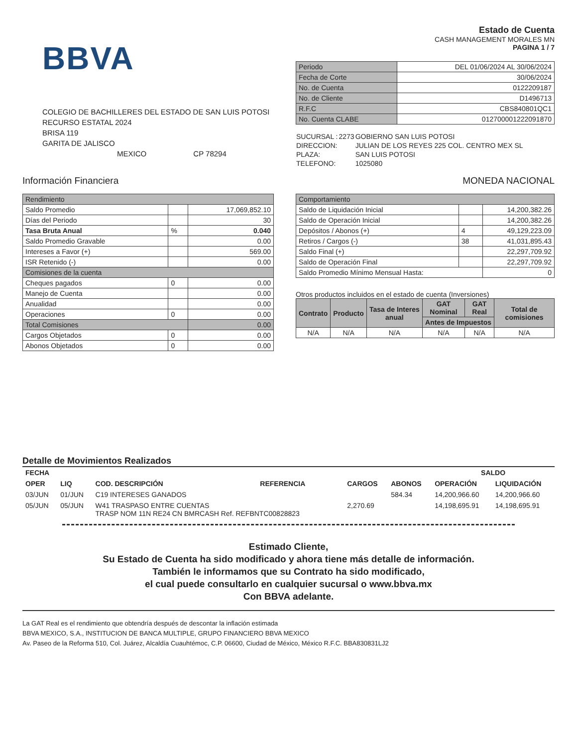BBVA
COLEGIO DE BACHILLERES DEL ESTADO DE SAN LUIS POTOSI
RECURSO ESTATAL 2024
BRISA 119
GARITA DE JALISCO
MEXICO CP 78294
Estado de Cuenta
CASH MANAGEMENT MORALES MN
PAGINA 1 / 7
| Periodo | DEL 01/06/2024 AL 30/06/2024 |
| Fecha de Corte | 30/06/2024 |
| No. de Cuenta | 0122209187 |
| No. de Cliente | D1496713 |
| R.F.C | CBS840801QC1 |
| No. Cuenta CLABE | 012700001222091870 |
| SUCURSAL : | 2273 | GOBIERNO SAN LUIS POTOSI |
| DIRECCION: | | JULIAN DE LOS REYES 225 COL. CENTRO MEX SL |
| PLAZA: | | SAN LUIS POTOSI |
| TELEFONO: | | 1025080 |
Información Financiera MONEDA NACIONAL
| Rendimiento | | |
| Saldo Promedio | | 17,069,852.10 |
| Días del Periodo | | 30 |
| Tasa Bruta Anual | % | 0.040 |
| Saldo Promedio Gravable | | 0.00 |
| Intereses a Favor (+) | | 569.00 |
| ISR Retenido (-) | | 0.00 |
| Comisiones de la cuenta | | |
| Cheques pagados | 0 | 0.00 |
| Manejo de Cuenta | | 0.00 |
| Anualidad | | 0.00 |
| Operaciones | 0 | 0.00 |
| Total Comisiones | | 0.00 |
| Cargos Objetados | 0 | 0.00 |
| Abonos Objetados | 0 | 0.00 |
| Comportamiento | | |
| Saldo de Liquidación Inicial | | 14,200,382.26 |
| Saldo de Operación Inicial | | 14,200,382.26 |
| Depósitos / Abonos (+) | 4 | 49,129,223.09 |
| Retiros / Cargos (-) | 38 | 41,031,895.43 |
| Saldo Final (+) | | 22,297,709.92 |
| Saldo de Operación Final | | 22,297,709.92 |
| Saldo Promedio Mínimo Mensual Hasta: | | 0 |
Otros productos incluidos en el estado de cuenta (Inversiones)
| Contrato | Producto | Tasa de Interes anual | GAT Nominal | GAT Real | Total de comisiones |
| --- | --- | --- | --- | --- | --- |
| | | | Antes de Impuestos | | |
| N/A | N/A | N/A | N/A | N/A | N/A |
Detalle de Movimientos Realizados
| FECHA | | | | | | SALDO | |
| --- | --- | --- | --- | --- | --- | --- | --- |
| OPER | LIQ | COD. DESCRIPCIÓN | REFERENCIA | CARGOS | ABONOS | OPERACIÓN | LIQUIDACIÓN |
| 03/JUN | 01/JUN | C19 INTERESES GANADOS | | | 584.34 | 14,200,966.60 | 14,200,966.60 |
| 05/JUN | 05/JUN | W41 TRASPASO ENTRE CUENTAS TRASP NOM 11N RE24 CN BMRCASH Ref. REFBNTC00828823 | | 2,270.69 | | 14,198,695.91 | 14,198,695.91 |
Estimado Cliente,
Su Estado de Cuenta ha sido modificado y ahora tiene más detalle de información.
También le informamos que su Contrato ha sido modificado,
el cual puede consultarlo en cualquier sucursal o www.bbva.mx
Con BBVA adelante.
La GAT Real es el rendimiento que obtendría después de descontar la inflación estimada
BBVA MEXICO, S.A., INSTITUCION DE BANCA MULTIPLE, GRUPO FINANCIERO BBVA MEXICO
Av. Paseo de la Reforma 510, Col. Juárez, Alcaldía Cuauhtémoc, C.P. 06600, Ciudad de México, México R.F.C. BBA830831LJ2